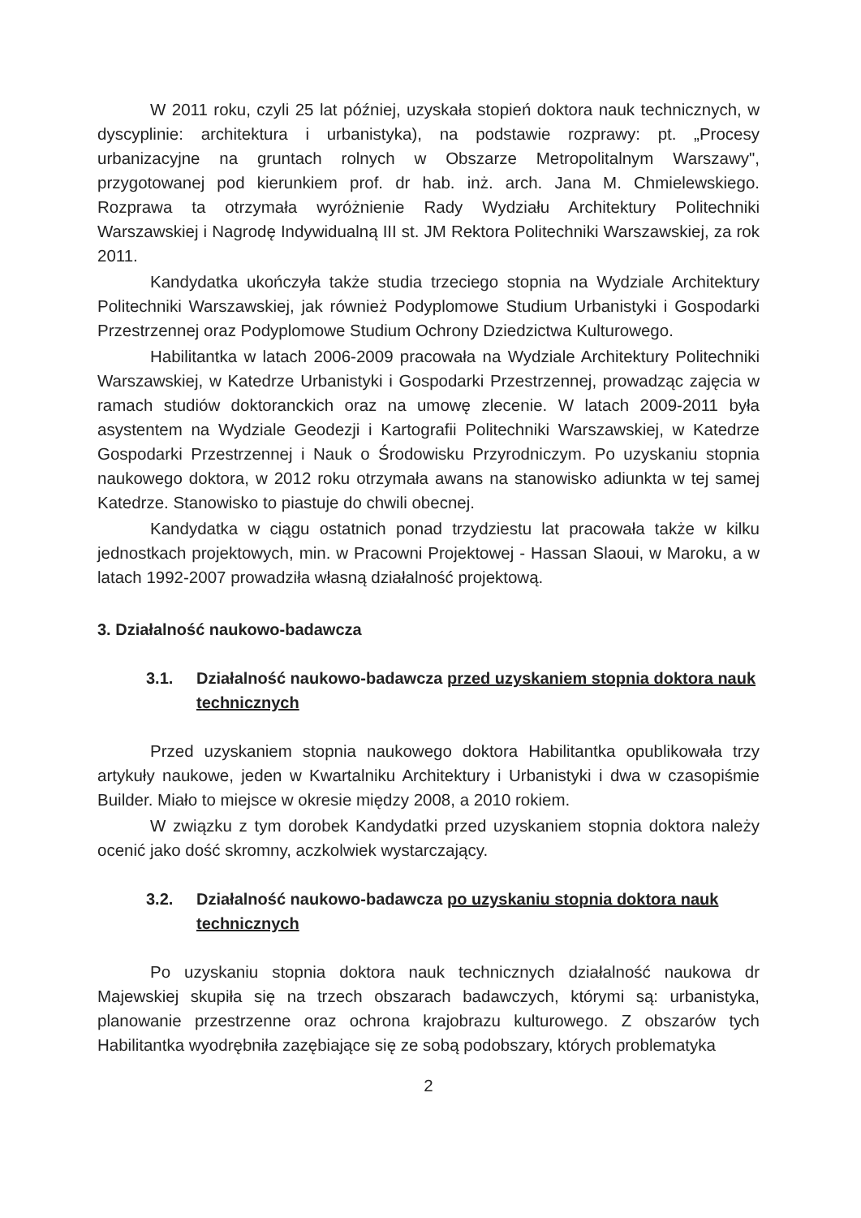W 2011 roku, czyli 25 lat później, uzyskała stopień doktora nauk technicznych, w dyscyplinie: architektura i urbanistyka), na podstawie rozprawy: pt. „Procesy urbanizacyjne na gruntach rolnych w Obszarze Metropolitalnym Warszawy", przygotowanej pod kierunkiem prof. dr hab. inż. arch. Jana M. Chmielewskiego. Rozprawa ta otrzymała wyróżnienie Rady Wydziału Architektury Politechniki Warszawskiej i Nagrodę Indywidualną III st. JM Rektora Politechniki Warszawskiej, za rok 2011.
Kandydatka ukończyła także studia trzeciego stopnia na Wydziale Architektury Politechniki Warszawskiej, jak również Podyplomowe Studium Urbanistyki i Gospodarki Przestrzennej oraz Podyplomowe Studium Ochrony Dziedzictwa Kulturowego.
Habilitantka w latach 2006-2009 pracowała na Wydziale Architektury Politechniki Warszawskiej, w Katedrze Urbanistyki i Gospodarki Przestrzennej, prowadząc zajęcia w ramach studiów doktoranckich oraz na umowę zlecenie. W latach 2009-2011 była asystentem na Wydziale Geodezji i Kartografii Politechniki Warszawskiej, w Katedrze Gospodarki Przestrzennej i Nauk o Środowisku Przyrodniczym. Po uzyskaniu stopnia naukowego doktora, w 2012 roku otrzymała awans na stanowisko adiunkta w tej samej Katedrze. Stanowisko to piastuje do chwili obecnej.
Kandydatka w ciągu ostatnich ponad trzydziestu lat pracowała także w kilku jednostkach projektowych, min. w Pracowni Projektowej - Hassan Slaoui, w Maroku, a w latach 1992-2007 prowadziła własną działalność projektową.
3. Działalność naukowo-badawcza
3.1. Działalność naukowo-badawcza przed uzyskaniem stopnia doktora nauk technicznych
Przed uzyskaniem stopnia naukowego doktora Habilitantka opublikowała trzy artykuły naukowe, jeden w Kwartalniku Architektury i Urbanistyki i dwa w czasopiśmie Builder. Miało to miejsce w okresie między 2008, a 2010 rokiem.
W związku z tym dorobek Kandydatki przed uzyskaniem stopnia doktora należy ocenić jako dość skromny, aczkolwiek wystarczający.
3.2. Działalność naukowo-badawcza po uzyskaniu stopnia doktora nauk technicznych
Po uzyskaniu stopnia doktora nauk technicznych działalność naukowa dr Majewskiej skupiła się na trzech obszarach badawczych, którymi są: urbanistyka, planowanie przestrzenne oraz ochrona krajobrazu kulturowego. Z obszarów tych Habilitantka wyodrębniła zazębiające się ze sobą podobszary, których problematyka
2